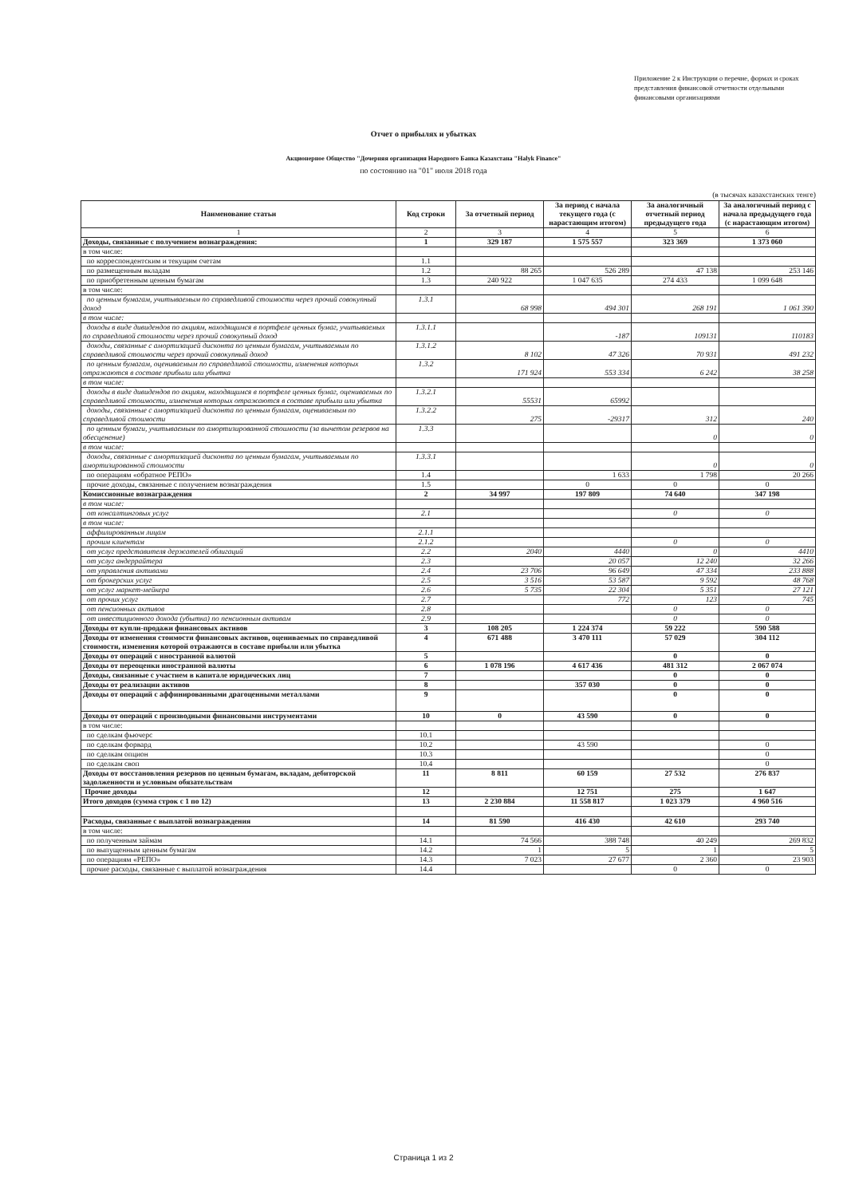Приложение 2 к Инструкции о перечне, формах и сроках представления финансовой отчетности отдельными финансовыми организациями
Отчет о прибылях и убытках
Акционерное Общество "Дочерняя организация Народного Банка Казахстана "Halyk Finance"
по состоянию на "01" июля 2018 года
(в тысячах казахстанских тенге)
| Наименование статьи | Код строки | За отчетный период | За период с начала текущего года (с нарастающим итогом) | За аналогичный отчетный период предыдущего года | За аналогичный период с начала предыдущего года (с нарастающим итогом) |
| --- | --- | --- | --- | --- | --- |
| 1 | 2 | 3 | 4 | 5 | 6 |
| Доходы, связанные с получением вознаграждения: | 1 | 329 187 | 1 575 557 | 323 369 | 1 373 060 |
| в том числе: | | | | | |
| по корреспондентским и текущим счетам | 1.1 | | | | |
| по размещенным вкладам | 1.2 | 88 265 | 526 289 | 47 138 | 253 146 |
| по приобретенным ценным бумагам | 1.3 | 240 922 | 1 047 635 | 274 433 | 1 099 648 |
| в том числе: | | | | | |
| по ценным бумагам, учитываемым по справедливой стоимости через прочий совокупный доход | 1.3.1 | 68 998 | 494 301 | 268 191 | 1 061 390 |
| в том числе: | | | | | |
| доходы в виде дивидендов по акциям, находящимся в портфеле ценных бумаг, учитываемых по справедливой стоимости через прочий совокупный доход | 1.3.1.1 | | -187 | 109131 | 110183 |
| доходы, связанные с амортизацией дисконта по ценным бумагам, учитываемым по справедливой стоимости через прочий совокупный доход | 1.3.1.2 | 8 102 | 47 326 | 70 931 | 491 232 |
| по ценным бумагам, оцениваемым по справедливой стоимости, изменения которых отражаются в составе прибыли или убытка | 1.3.2 | 171 924 | 553 334 | 6 242 | 38 258 |
| в том числе: | | | | | |
| доходы в виде дивидендов по акциям, находящимся в портфеле ценных бумаг, оцениваемых по справедливой стоимости, изменения которых отражаются в составе прибыли или убытка | 1.3.2.1 | 55531 | 65992 | | |
| доходы, связанные с амортизацией дисконта по ценным бумагам, оцениваемым по справедливой стоимости | 1.3.2.2 | 275 | -29317 | 312 | 240 |
| по ценным бумаги, учитываемым по амортизированной стоимости (за вычетом резервов на обесценение) | 1.3.3 | | | 0 | 0 |
| в том числе: | | | | | |
| доходы, связанные с амортизацией дисконта по ценным бумагам, учитываемым по амортизированной стоимости | 1.3.3.1 | | | 0 | 0 |
| по операциям «обратное РЕПО» | 1.4 | | 1 633 | 1 798 | 20 266 |
| прочие доходы, связанные с получением вознаграждения | 1.5 | | 0 | 0 | 0 |
| Комиссионные вознаграждения | 2 | 34 997 | 197 809 | 74 640 | 347 198 |
| в том числе: | | | | | |
| от консалтинговых услуг | 2.1 | | | 0 | 0 |
| в том числе: | | | | | |
| аффилированным лицам | 2.1.1 | | | | |
| прочим клиентам | 2.1.2 | | | 0 | 0 |
| от услуг представителя держателей облигаций | 2.2 | 2040 | 4440 | 0 | 4410 |
| от услуг андеррайтера | 2.3 | | 20 057 | 12 240 | 32 266 |
| от управления активами | 2.4 | 23 706 | 96 649 | 47 334 | 233 888 |
| от брокерских услуг | 2.5 | 3 516 | 53 587 | 9 592 | 48 768 |
| от услуг маркет-мейкера | 2.6 | 5 735 | 22 304 | 5 351 | 27 121 |
| от прочих услуг | 2.7 | | 772 | 123 | 745 |
| от пенсионных активов | 2.8 | | | 0 | 0 |
| от инвестиционного дохода (убытка) по пенсионным активам | 2.9 | | | 0 | 0 |
| Доходы от купли-продажи финансовых активов | 3 | 108 205 | 1 224 374 | 59 222 | 590 588 |
| Доходы от изменения стоимости финансовых активов, оцениваемых по справедливой стоимости, изменения которой отражаются в составе прибыли или убытка | 4 | 671 488 | 3 470 111 | 57 029 | 304 112 |
| Доходы от операций с иностранной валютой | 5 | | | 0 | 0 |
| Доходы от переоценки иностранной валюты | 6 | 1 078 196 | 4 617 436 | 481 312 | 2 067 074 |
| Доходы, связанные с участием в капитале юридических лиц | 7 | | | 0 | 0 |
| Доходы от реализации активов | 8 | | 357 030 | 0 | 0 |
| Доходы от операций с аффинированными драгоценными металлами | 9 | | | 0 | 0 |
| Доходы от операций с производными финансовыми инструментами | 10 | 0 | 43 590 | 0 | 0 |
| в том числе: | | | | | |
| по сделкам фьючерс | 10.1 | | | | |
| по сделкам форвард | 10.2 | | 43 590 | | 0 |
| по сделкам опцион | 10.3 | | | | 0 |
| по сделкам своп | 10.4 | | | | 0 |
| Доходы от восстановления резервов по ценным бумагам, вкладам, дебиторской задолженности и условным обязательствам | 11 | 8 811 | 60 159 | 27 532 | 276 837 |
| Прочие доходы | 12 | | 12 751 | 275 | 1 647 |
| Итого доходов (сумма строк с 1 по 12) | 13 | 2 230 884 | 11 558 817 | 1 023 379 | 4 960 516 |
| Расходы, связанные с выплатой вознаграждения | 14 | 81 590 | 416 430 | 42 610 | 293 740 |
| в том числе: | | | | | |
| по полученным займам | 14.1 | 74 566 | 388 748 | 40 249 | 269 832 |
| по выпущенным ценным бумагам | 14.2 | 1 | 5 | 1 | 5 |
| по операциям «РЕПО» | 14.3 | 7 023 | 27 677 | 2 360 | 23 903 |
| прочие расходы, связанные с выплатой вознаграждения | 14.4 | | | 0 | 0 |
Страница 1 из 2